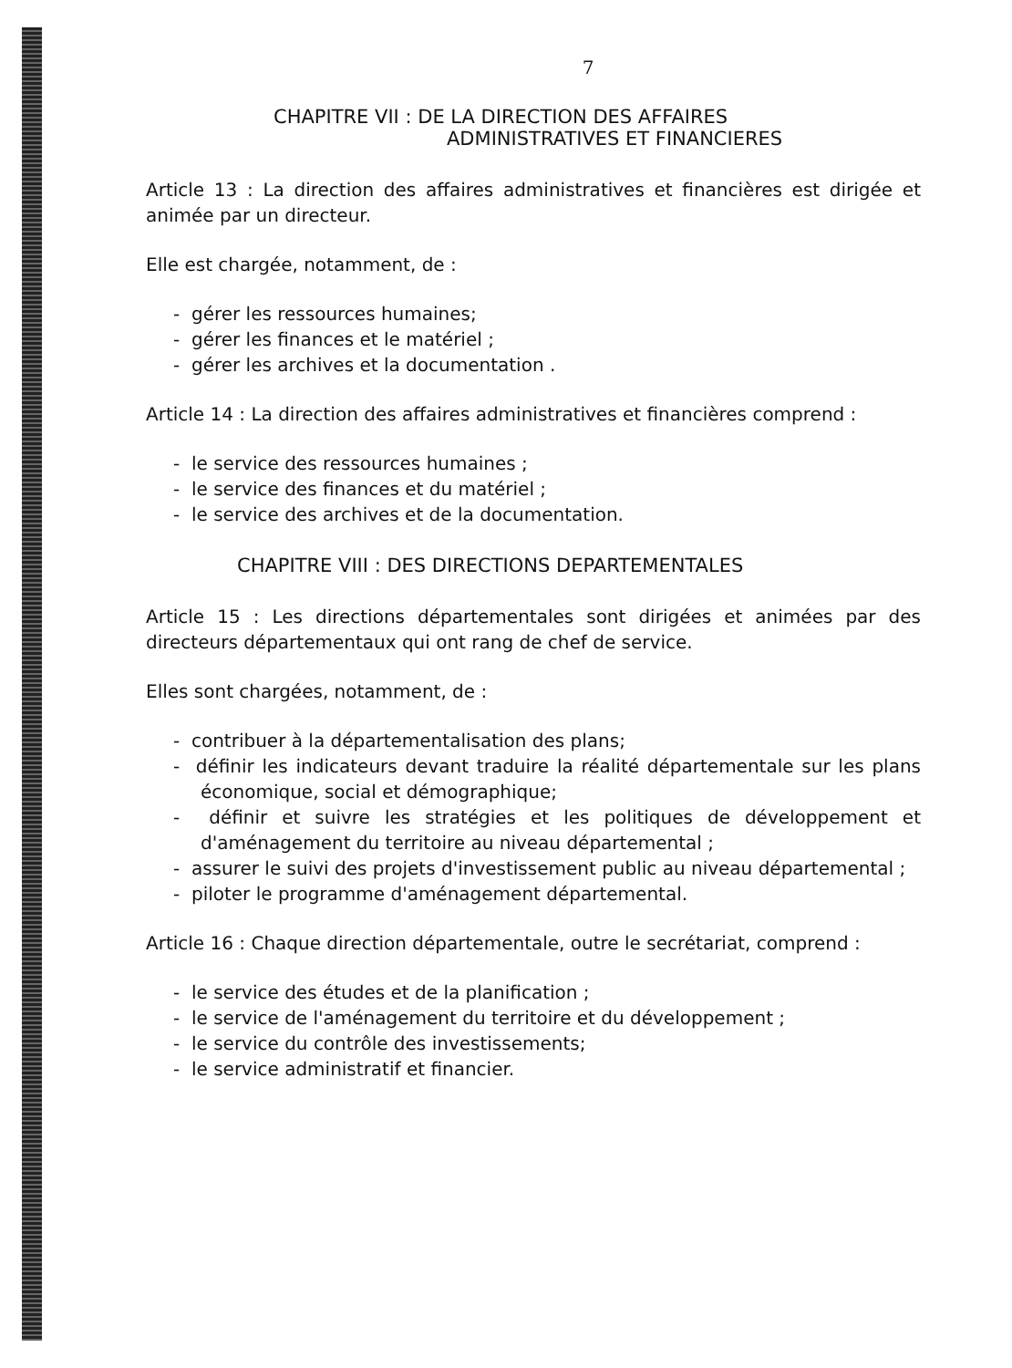7
CHAPITRE VII : DE LA DIRECTION DES AFFAIRES
ADMINISTRATIVES ET FINANCIERES
Article 13 : La direction des affaires administratives et financières est dirigée et animée par un directeur.
Elle est chargée, notamment, de :
- gérer les ressources humaines;
- gérer les finances et le matériel ;
- gérer les archives et la documentation .
Article 14 : La direction des affaires administratives et financières comprend :
- le service des ressources humaines ;
- le service des finances et du matériel ;
- le service des archives et de la documentation.
CHAPITRE VIII : DES DIRECTIONS DEPARTEMENTALES
Article 15 : Les directions départementales sont dirigées et animées par des directeurs départementaux qui ont rang de chef de service.
Elles sont chargées, notamment, de :
- contribuer à la départementalisation des plans;
- définir les indicateurs devant traduire la réalité départementale sur les plans économique, social et démographique;
- définir et suivre les stratégies et les politiques de développement et d'aménagement du territoire au niveau départemental ;
- assurer le suivi des projets d'investissement public au niveau départemental ;
- piloter le programme d'aménagement départemental.
Article 16 : Chaque direction départementale, outre le secrétariat, comprend :
- le service des études et de la planification ;
- le service de l'aménagement du territoire et du développement ;
- le service du contrôle des investissements;
- le service administratif et financier.